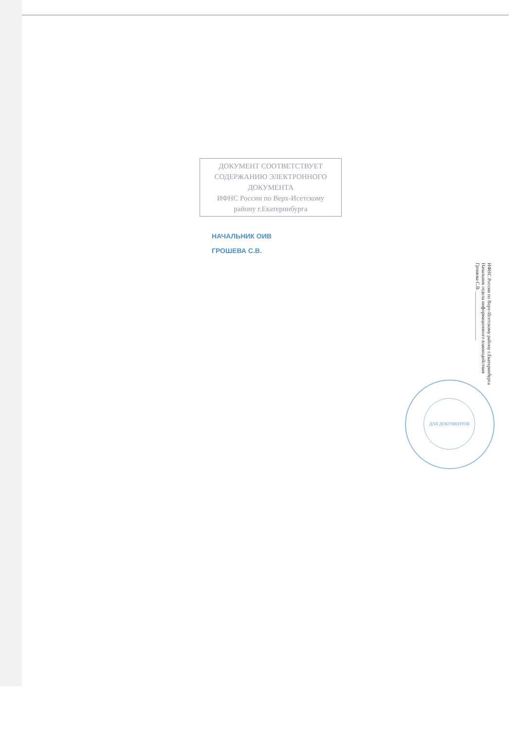ДОКУМЕНТ СООТВЕТСТВУЕТ
СОДЕРЖАНИЮ ЭЛЕКТРОННОГО
ДОКУМЕНТА
ИФНС России по Верх-Исетскому
району г.Екатеринбурга
НАЧАЛЬНИК ОИВ
ГРОШЕВА С.В.
ИФНС России по Верх-Исетскому району г.Екатеринбурга
Начальник отдела информационного взаимодействия
Грошева С.В. ____________________
ДЛЯ ДОКУМЕНТОВ